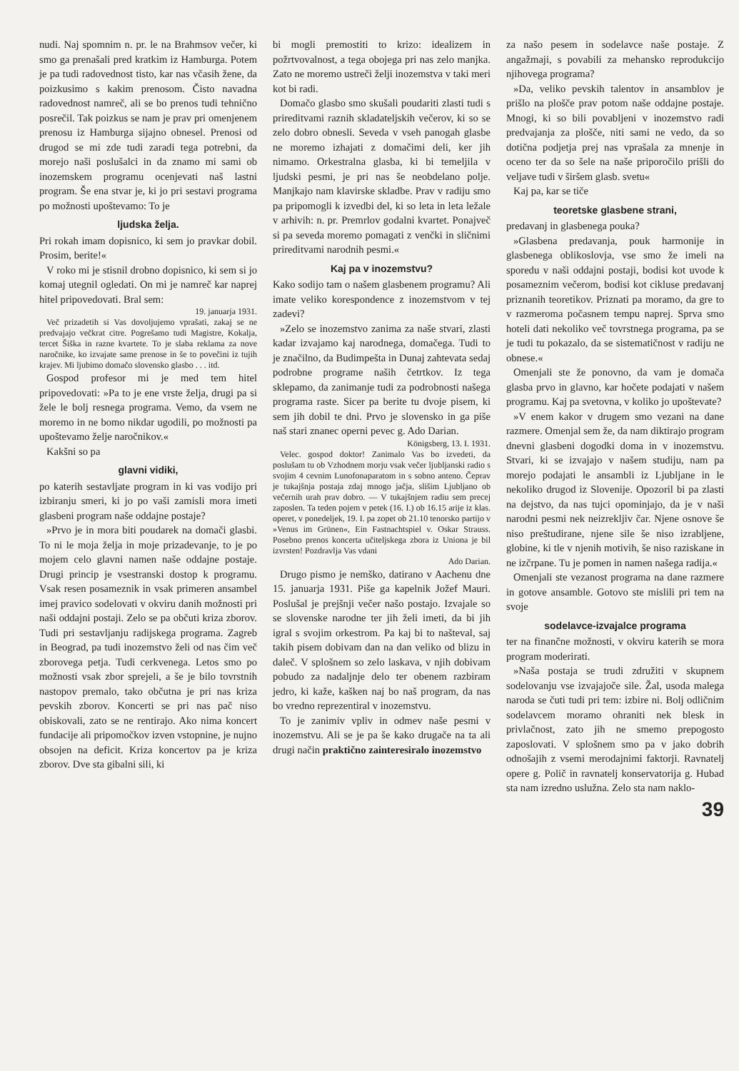nudi. Naj spomnim n. pr. le na Brahmsov večer, ki smo ga prenašali pred kratkim iz Hamburga. Potem je pa tudi radovednost tisto, kar nas včasih žene, da poizkusimo s kakim prenosom. Čisto navadna radovednost namreč, ali se bo prenos tudi tehnično posrečil. Tak poizkus se nam je prav pri omenjenem prenosu iz Hamburga sijajno obnesel. Prenosi od drugod se mi zde tudi zaradi tega potrebni, da morejo naši poslušalci in da znamo mi sami ob inozemskem programu ocenjevati naš lastni program. Še ena stvar je, ki jo pri sestavi programa po možnosti upoštevamo: To je
ljudska želja.
Pri rokah imam dopisnico, ki sem jo pravkar dobil. Prosim, berite!«
V roko mi je stisnil drobno dopisnico, ki sem si jo komaj utegnil ogledati. On mi je namreč kar naprej hitel pripovedovati. Bral sem:
19. januarja 1931.
Več prizadetih si Vas dovoljujemo vprašati, zakaj se ne predvajajo večkrat citre. Pogrešamo tudi Magistre, Kokalja, tercet Šiška in razne kvartete. To je slaba reklama za nove naročnike, ko izvajate same prenose in še to povečini iz tujih krajev. Mi ljubimo domačo slovensko glasbo . . . itd.
Gospod profesor mi je med tem hitel pripovedovati: »Pa to je ene vrste želja, drugi pa si žele le bolj resnega programa. Vemo, da vsem ne moremo in ne bomo nikdar ugodili, po možnosti pa upoštevamo želje naročnikov.«
Kakšni so pa
glavni vidiki,
po katerih sestavljate program in ki vas vodijo pri izbiranju smeri, ki jo po vaši zamisli mora imeti glasbeni program naše oddajne postaje?
»Prvo je in mora biti poudarek na domači glasbi. To ni le moja želja in moje prizadevanje, to je po mojem celo glavni namen naše oddajne postaje. Drugi princip je vsestranski dostop k programu. Vsak resen posameznik in vsak primeren ansambel imej pravico sodelovati v okviru danih možnosti pri naši oddajni postaji. Zelo se pa občuti kriza zborov. Tudi pri sestavljanju radijskega programa. Zagreb in Beograd, pa tudi inozemstvo želi od nas čim več zborovega petja. Tudi cerkvenega. Letos smo po možnosti vsak zbor sprejeli, a še je bilo tovrstnih nastopov premalo, tako občutna je pri nas kriza pevskih zborov. Koncerti se pri nas pač niso obiskovali, zato se ne rentirajo. Ako nima koncert fundacije ali pripomočkov izven vstopnine, je nujno obsojen na deficit. Kriza koncertov pa je kriza zborov. Dve sta gibalni sili, ki
bi mogli premostiti to krizo: idealizem in požrtvovalnost, a tega obojega pri nas zelo manjka. Zato ne moremo ustreči želji inozemstva v taki meri kot bi radi.
Domačo glasbo smo skušali poudariti zlasti tudi s prireditvami raznih skladateljskih večerov, ki so se zelo dobro obnesli. Seveda v vseh panogah glasbe ne moremo izhajati z domačimi deli, ker jih nimamo. Orkestralna glasba, ki bi temeljila v ljudski pesmi, je pri nas še neobdelano polje. Manjkajo nam klavirske skladbe. Prav v radiju smo pa pripomogli k izvedbi del, ki so leta in leta ležale v arhivih: n. pr. Premrlov godalni kvartet. Ponajveč si pa seveda moremo pomagati z venčki in sličnimi prireditvami narodnih pesmi.«
Kaj pa v inozemstvu?
Kako sodijo tam o našem glasbenem programu? Ali imate veliko korespondence z inozemstvom v tej zadevi?
»Zelo se inozemstvo zanima za naše stvari, zlasti kadar izvajamo kaj narodnega, domačega. Tudi to je značilno, da Budimpešta in Dunaj zahtevata sedaj podrobne programe naših četrtkov. Iz tega sklepamo, da zanimanje tudi za podrobnosti našega programa raste. Sicer pa berite tu dvoje pisem, ki sem jih dobil te dni. Prvo je slovensko in ga piše naš stari znanec operni pevec g. Ado Darian.
Königsberg, 13. I. 1931.
Velec. gospod doktor! Zanimalo Vas bo izvedeti, da poslušam tu ob Vzhodnem morju vsak večer ljubljanski radio s svojim 4 cevnim Lunofonaparatom in s sobno anteno. Čeprav je tukajšnja postaja zdaj mnogo jačja, slišim Ljubljano ob večernih urah prav dobro. — V tukajšnjem radiu sem precej zaposlen. Ta teden pojem v petek (16. I.) ob 16.15 arije iz klas. operet, v ponedeljek, 19. I. pa zopet ob 21.10 tenorsko partijo v »Venus im Grünen«, Ein Fastnachtspiel v. Oskar Strauss. Posebno prenos koncerta učiteljskega zbora iz Uniona je bil izvrsten! Pozdravlja Vas vdani
Ado Darian.
Drugo pismo je nemško, datirano v Aachenu dne 15. januarja 1931. Piše ga kapelnik Jožef Mauri. Poslušal je prejšnji večer našo postajo. Izvajale so se slovenske narodne ter jih želi imeti, da bi jih igral s svojim orkestrom. Pa kaj bi to našteval, saj takih pisem dobivam dan na dan veliko od blizu in daleč. V splošnem so zelo laskava, v njih dobivam pobudo za nadaljnje delo ter obenem razbiram jedro, ki kaže, kašken naj bo naš program, da nas bo vredno reprezentiral v inozemstvu.
To je zanimiv vpliv in odmev naše pesmi v inozemstvu. Ali se je pa še kako drugače na ta ali drugi način praktično zainteresiralo inozemstvo
za našo pesem in sodelavce naše postaje. Z angažmaji, s povabili za mehansko reprodukcijo njihovega programa?
»Da, veliko pevskih talentov in ansamblov je prišlo na plošče prav potom naše oddajne postaje. Mnogi, ki so bili povabljeni v inozemstvo radi predvajanja za plošče, niti sami ne vedo, da so dotična podjetja prej nas vprašala za mnenje in oceno ter da so šele na naše priporočilo prišli do veljave tudi v širšem glasb. svetu«
Kaj pa, kar se tiče
teoretske glasbene strani,
predavanj in glasbenega pouka?
»Glasbena predavanja, pouk harmonije in glasbenega oblikoslovja, vse smo že imeli na sporedu v naši oddajni postaji, bodisi kot uvode k posameznim večerom, bodisi kot cikluse predavanj priznanih teoretikov. Priznati pa moramo, da gre to v razmeroma počasnem tempu naprej. Sprva smo hoteli dati nekoliko več tovrstnega programa, pa se je tudi tu pokazalo, da se sistematičnost v radiju ne obnese.«
Omenjali ste že ponovno, da vam je domača glasba prvo in glavno, kar hočete podajati v našem programu. Kaj pa svetovna, v koliko jo upoštevate?
»V enem kakor v drugem smo vezani na dane razmere. Omenjal sem že, da nam diktirajo program dnevni glasbeni dogodki doma in v inozemstvu. Stvari, ki se izvajajo v našem studiju, nam pa morejo podajati le ansambli iz Ljubljane in le nekoliko drugod iz Slovenije. Opozoril bi pa zlasti na dejstvo, da nas tujci opominjajo, da je v naši narodni pesmi nek neizrekljiv čar. Njene osnove še niso preštudirane, njene sile še niso izrabljene, globine, ki tle v njenih motivih, še niso raziskane in ne izčrpane. Tu je pomen in namen našega radija.«
Omenjali ste vezanost programa na dane razmere in gotove ansamble. Gotovo ste mislili pri tem na svoje
sodelavce-izvajalce programa
ter na finančne možnosti, v okviru katerih se mora program moderirati.
»Naša postaja se trudi združiti v skupnem sodelovanju vse izvajajoče sile. Žal, usoda malega naroda se čuti tudi pri tem: izbire ni. Bolj odličnim sodelavcem moramo ohraniti nek blesk in privlačnost, zato jih ne smemo prepogosto zaposlovati. V splošnem smo pa v jako dobrih odnošajih z vsemi merodajnimi faktorji. Ravnatelj opere g. Polič in ravnatelj konservatorija g. Hubad sta nam izredno uslužna. Zelo sta nam naklo-
39